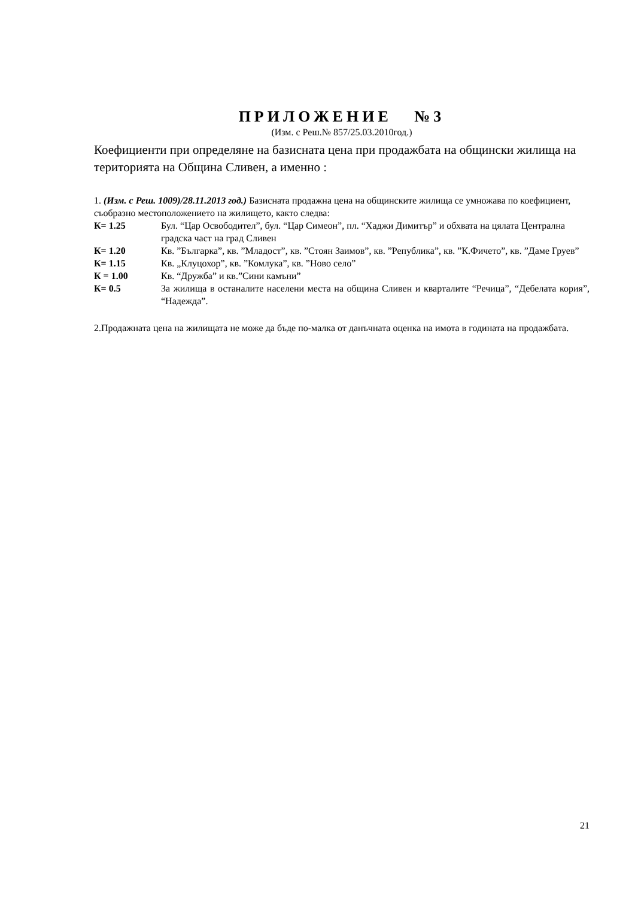ПРИЛОЖЕНИЕ №3
(Изм. с Реш.№ 857/25.03.2010год.)
Коефициенти при определяне на базисната цена при продажбата на общински жилища на територията на Община Сливен, а именно :
1. (Изм. с Реш. 1009)/28.11.2013 год.) Базисната продажна цена на общинските жилища се умножава по коефициент, съобразно местоположението на жилището, както следва:
| К= 1.25 | Бул. “Цар Освободител”, бул. “Цар Симеон”, пл. “Хаджи Димитър” и обхвата на цялата Централна градска част на град Сливен |
| К= 1.20 | Кв. ”Българка”, кв. ”Младост”, кв. ”Стоян Заимов”, кв. ”Република”, кв. ”К.Фичето”, кв. ”Даме Груев” |
| К= 1.15 | Кв. „Клуцохор”, кв. ”Комлука”, кв. ”Ново село” |
| К = 1.00 | Кв. “Дружба” и кв.”Сини камъни” |
| К= 0.5 | За жилища в останалите населени места на община Сливен и кварталите “Речица”, “Дебелата кория”, “Надежда”. |
2.Продажната цена на жилищата не може да бъде по-малка от данъчната оценка на имота в годината на продажбата.
21